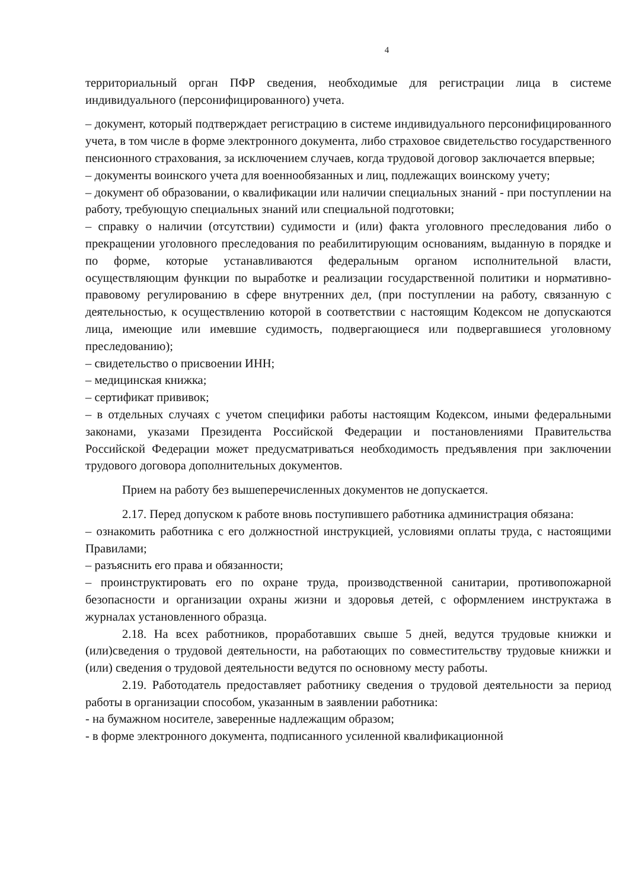4
территориальный орган ПФР сведения, необходимые для регистрации лица в системе индивидуального (персонифицированного) учета.
– документ, который подтверждает регистрацию в системе индивидуального персонифицированного учета, в том числе в форме электронного документа, либо страховое свидетельство государственного пенсионного страхования, за исключением случаев, когда трудовой договор заключается впервые;
– документы воинского учета для военнообязанных и лиц, подлежащих воинскому учету;
– документ об образовании, о квалификации или наличии специальных знаний - при поступлении на работу, требующую специальных знаний или специальной подготовки;
– справку о наличии (отсутствии) судимости и (или) факта уголовного преследования либо о прекращении уголовного преследования по реабилитирующим основаниям, выданную в порядке и по форме, которые устанавливаются федеральным органом исполнительной власти, осуществляющим функции по выработке и реализации государственной политики и нормативно-правовому регулированию в сфере внутренних дел, (при поступлении на работу, связанную с деятельностью, к осуществлению которой в соответствии с настоящим Кодексом не допускаются лица, имеющие или имевшие судимость, подвергающиеся или подвергавшиеся уголовному преследованию);
– свидетельство о присвоении ИНН;
– медицинская книжка;
– сертификат прививок;
– в отдельных случаях с учетом специфики работы настоящим Кодексом, иными федеральными законами, указами Президента Российской Федерации и постановлениями Правительства Российской Федерации может предусматриваться необходимость предъявления при заключении трудового договора дополнительных документов.
Прием на работу без вышеперечисленных документов не допускается.
2.17. Перед допуском к работе вновь поступившего работника администрация обязана:
– ознакомить работника с его должностной инструкцией, условиями оплаты труда, с настоящими Правилами;
– разъяснить его права и обязанности;
– проинструктировать его по охране труда, производственной санитарии, противопожарной безопасности и организации охраны жизни и здоровья детей, с оформлением инструктажа в журналах установленного образца.
2.18. На всех работников, проработавших свыше 5 дней, ведутся трудовые книжки и (или)сведения о трудовой деятельности, на работающих по совместительству трудовые книжки и (или) сведения о трудовой деятельности ведутся по основному месту работы.
2.19. Работодатель предоставляет работнику сведения о трудовой деятельности за период работы в организации способом, указанным в заявлении работника:
- на бумажном носителе, заверенные надлежащим образом;
- в форме электронного документа, подписанного усиленной квалификационной